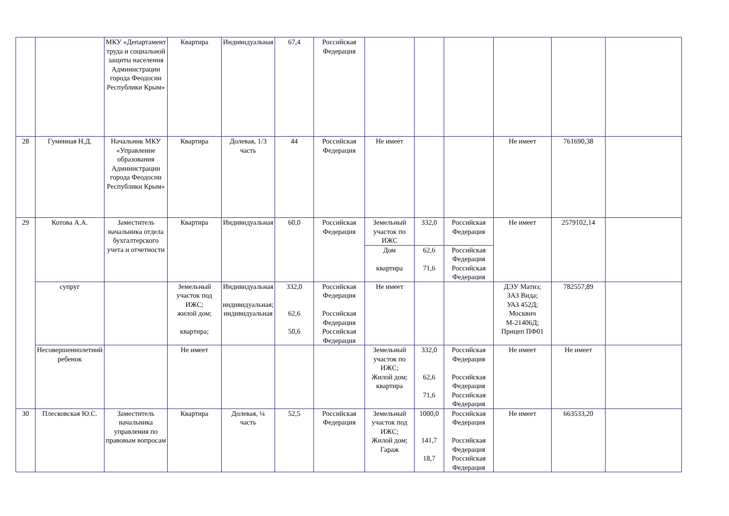| | | МКУ «Департамент труда и социальной защиты населения Администрации города Феодосии Республики Крым» | Квартира | Индивидуальная | 67,4 | Российская Федерация | | | | | | |
| 28 | Гуменная Н.Д. | Начальник МКУ «Управление образования Администрации города Феодосии Республики Крым» | Квартира | Долевая, 1/3 часть | 44 | Российская Федерация | Не имеет | | | Не имеет | 761690,38 | |
| 29 | Котова А.А. | Заместитель начальника отдела бухгалтерского учета и отчетности | Квартира | Индивидуальная | 60,0 | Российская Федерация | Земельный участок по ИЖС | 332,0 | Российская Федерация | Не имеет | 2579102,14 | |
| | | | | | | | Дом квартира | 62,6 71,6 | Российская Федерация Российская Федерация | | | |
| | супруг | | Земельный участок под ИЖС; жилой дом; квартира; | Индивидуальная индивидуальная; индивидуальная | 332,0 62,6 50,6 | Российская Федерация Российская Федерация Российская Федерация | Не имеет | | | ДЭУ Матиз; ЗАЗ Вида; УАЗ 452Д; Москвич М-21406Д; Прицеп ПФ01 | 782557,89 | |
| | Несовершеннолетний ребенок | | Не имеет | | | | Земельный участок по ИЖС; Жилой дом; квартира | 332,0 62,6 71,6 | Российская Федерация Российская Федерация Российская Федерация | Не имеет | Не имеет | |
| 30 | Плесковская Ю.С. | Заместитель начальника управления по правовым вопросам | Квартира | Долевая, ¼ часть | 52,5 | Российская Федерация | Земельный участок под ИЖС; Жилой дом; Гараж | 1000,0 141,7 18,7 | Российская Федерация Российская Федерация Российская Федерация | Не имеет | 663533,20 | |